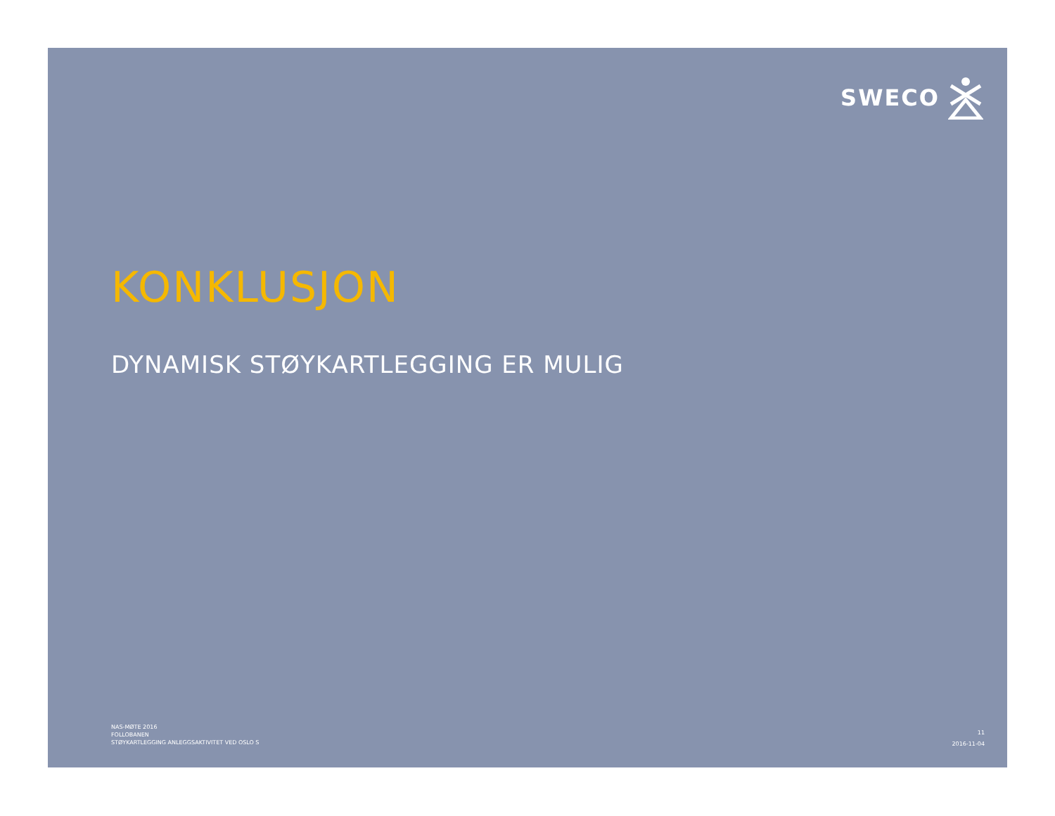SWECO
KONKLUSJON
DYNAMISK STØYKARTLEGGING ER MULIG
NAS-MØTE 2016
FOLLOBANEN
STØYKARTLEGGING ANLEGGSAKTIVITET VED OSLO S
11
2016-11-04